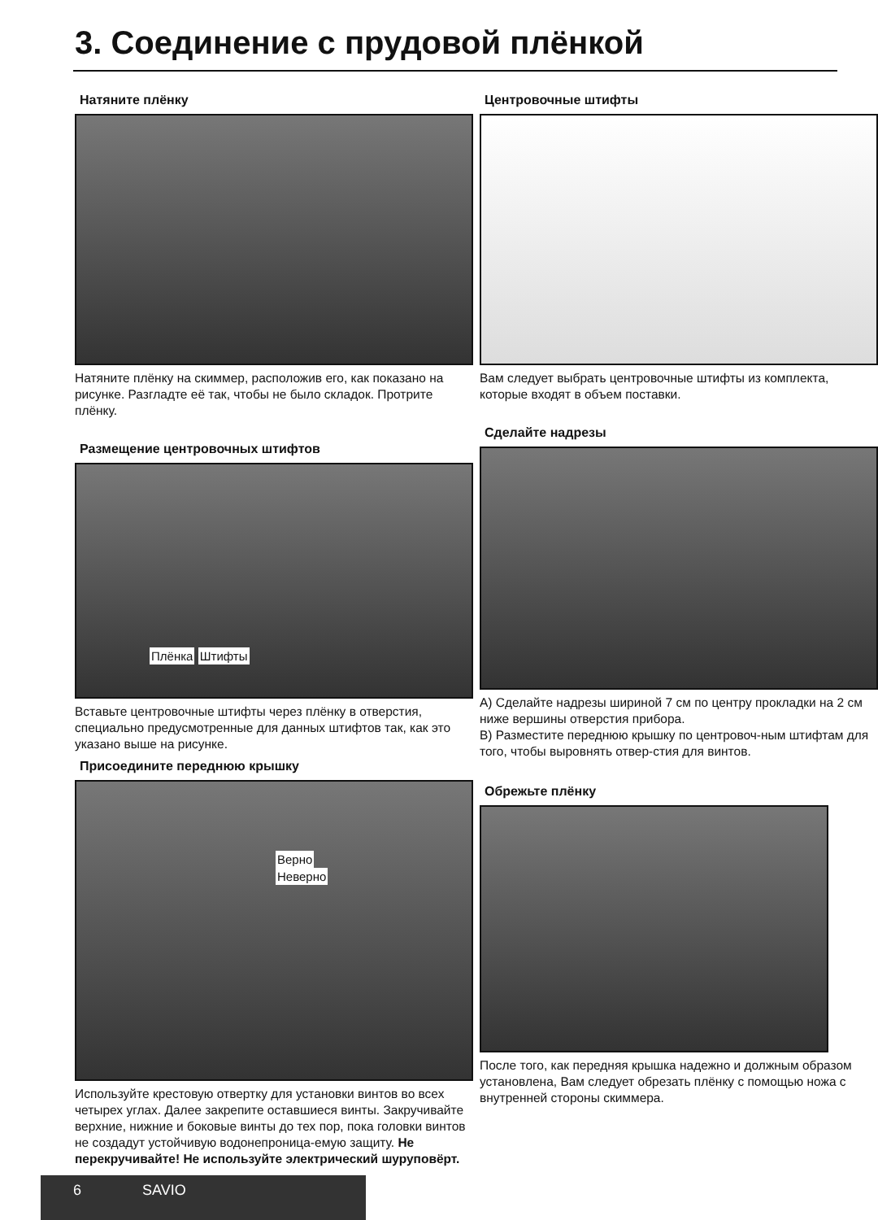3. Соединение с прудовой плёнкой
Натяните плёнку
Натяните плёнку на скиммер, расположив его, как показано на рисунке. Разгладте её так, чтобы не было складок. Протрите плёнку.
Размещение центровочных штифтов
Плёнка Штифты
Вставьте центровочные штифты через плёнку в отверстия, специально предусмотренные для данных штифтов так, как это указано выше на рисунке.
Присоедините переднюю крышку
Верно
Неверно
Используйте крестовую отвертку для установки винтов во всех четырех углах. Далее закрепите оставшиеся винты. Закручивайте верхние, нижние и боковые винты до тех пор, пока головки винтов не создадут устойчивую водонепроница-емую защиту. Не перекручивайте! Не используйте электрический шуруповёрт.
Центровочные штифты
Вам следует выбрать центровочные штифты из комплекта, которые входят в объем поставки.
Сделайте надрезы
A) Сделайте надрезы шириной 7 см по центру прокладки на 2 см ниже вершины отверстия прибора.
B) Разместите переднюю крышку по центровоч-ным штифтам для того, чтобы выровнять отвер-стия для винтов.
Обрежьте плёнку
После того, как передняя крышка надежно и должным образом установлена, Вам следует обрезать плёнку с помощью ножа с внутренней стороны скиммера.
6 SAVIO